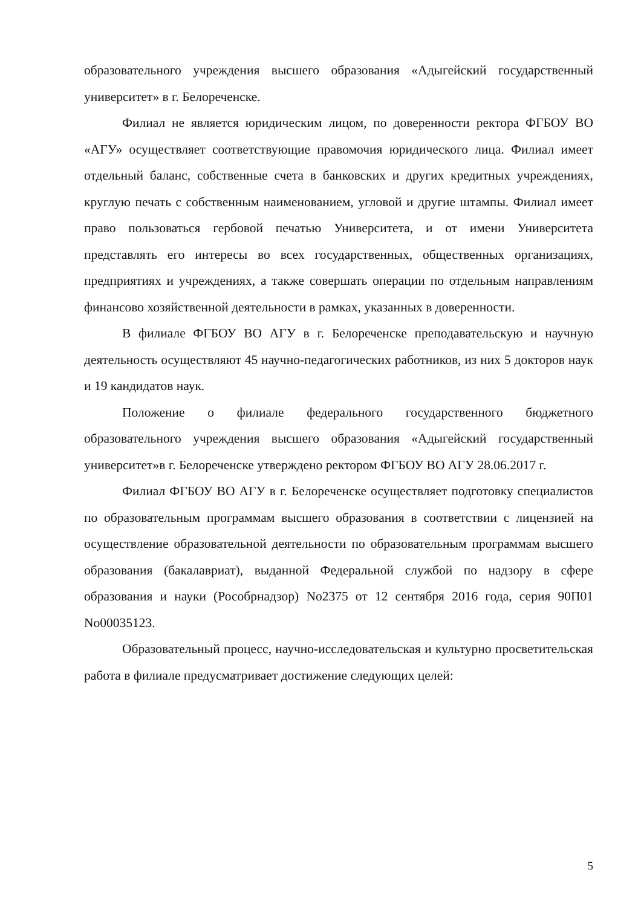образовательного учреждения высшего образования «Адыгейский государственный университет» в г. Белореченске.
Филиал не является юридическим лицом, по доверенности ректора ФГБОУ ВО «АГУ» осуществляет соответствующие правомочия юридического лица. Филиал имеет отдельный баланс, собственные счета в банковских и других кредитных учреждениях, круглую печать с собственным наименованием, угловой и другие штампы. Филиал имеет право пользоваться гербовой печатью Университета, и от имени Университета представлять его интересы во всех государственных, общественных организациях, предприятиях и учреждениях, а также совершать операции по отдельным направлениям финансово хозяйственной деятельности в рамках, указанных в доверенности.
В филиале ФГБОУ ВО АГУ в г. Белореченске преподавательскую и научную деятельность осуществляют 45 научно-педагогических работников, из них 5 докторов наук и 19 кандидатов наук.
Положение о филиале федерального государственного бюджетного образовательного учреждения высшего образования «Адыгейский государственный университет»в г. Белореченске утверждено ректором ФГБОУ ВО АГУ 28.06.2017 г.
Филиал ФГБОУ ВО АГУ в г. Белореченске осуществляет подготовку специалистов по образовательным программам высшего образования в соответствии с лицензией на осуществление образовательной деятельности по образовательным программам высшего образования (бакалавриат), выданной Федеральной службой по надзору в сфере образования и науки (Рособрнадзор) No2375 от 12 сентября 2016 года, серия 90П01 No00035123.
Образовательный процесс, научно-исследовательская и культурно просветительская работа в филиале предусматривает достижение следующих целей:
5